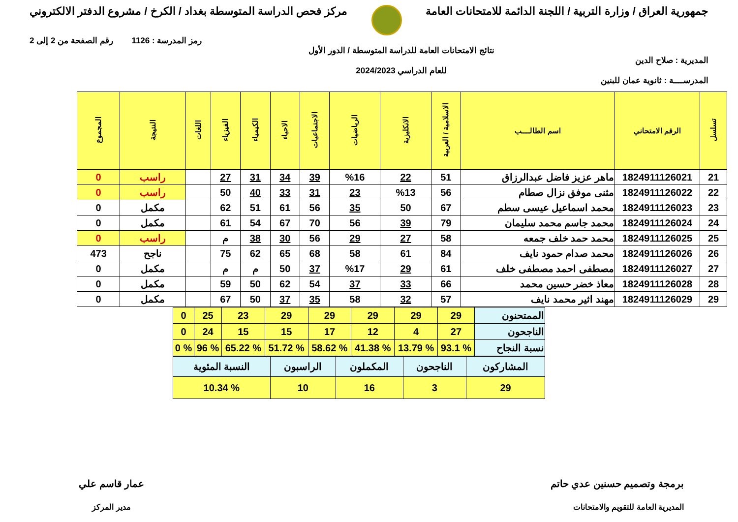جمهورية العراق / وزارة التربية / اللجنة الدائمة للامتحانات العامة
مركز فحص الدراسة المتوسطة بغداد / الكرخ / مشروع الدفتر الالكتروني
المديرية : صلاح الدين
المدرســــة : ثانوية عمان للبنين
نتائج الامتحانات العامة للدراسة المتوسطة / الدور الأول
للعام الدراسي 2024/2023
رمز المدرسة : 1126 رقم الصفحة من 2 إلى 2
| تسلسل | الرقم الامتحاني | اسم الطالــــب | الاسلامية / العربية | الانكليزية | الرياضيات | الاجتماعيات | الاحياء | الكيمياء | الفيزياء | اللغات | النتيجة | المجموع |
| --- | --- | --- | --- | --- | --- | --- | --- | --- | --- | --- | --- | --- |
| 21 | 1824911126021 | ماهر عزيز فاضل عبدالرزاق | 51 | 22 | %16 | 39 | 34 | 31 | 27 | | راسب | 0 |
| 22 | 1824911126022 | مثنى موفق نزال صطام | 56 | %13 | 23 | 31 | 33 | 40 | 50 | | راسب | 0 |
| 23 | 1824911126023 | محمد اسماعيل عيسى سطم | 67 | 50 | 35 | 56 | 61 | 51 | 62 | | مكمل | 0 |
| 24 | 1824911126024 | محمد جاسم محمد سليمان | 79 | 39 | 56 | 70 | 67 | 54 | 61 | | مكمل | 0 |
| 25 | 1824911126025 | محمد حمد خلف جمعه | 58 | 27 | 29 | 56 | 30 | 38 | م | | راسب | 0 |
| 26 | 1824911126026 | محمد صدام حمود نايف | 84 | 61 | 58 | 68 | 65 | 62 | 75 | | ناجح | 473 |
| 27 | 1824911126027 | مصطفى احمد مصطفى خلف | 61 | 29 | %17 | 37 | 50 | م | م | | مكمل | 0 |
| 28 | 1824911126028 | معاذ خضر حسين محمد | 66 | 33 | 37 | 54 | 62 | 50 | 59 | | مكمل | 0 |
| 29 | 1824911126029 | مهند اثير محمد نايف | 57 | 32 | 58 | 35 | 37 | 50 | 67 | | مكمل | 0 |
| الممتحنون | 29 | 29 | 29 | 29 | 29 | 23 | 25 | 0 |
| الناجحون | 27 | 4 | 12 | 17 | 15 | 15 | 24 | 0 |
| نسبة النجاح | % 93.1 | % 13.79 | % 41.38 | % 58.62 | % 51.72 | % 65.22 | % 96 | % 0 |
| المشاركون | الناجحون | المكملون | الراسبون | النسبة المئوية |
| 29 | 3 | 16 | 10 | % 10.34 |
برمجة وتصميم حسنين عدي حاتم
المديرية العامة للتقويم والامتحانات
عمار قاسم علي
مدير المركز